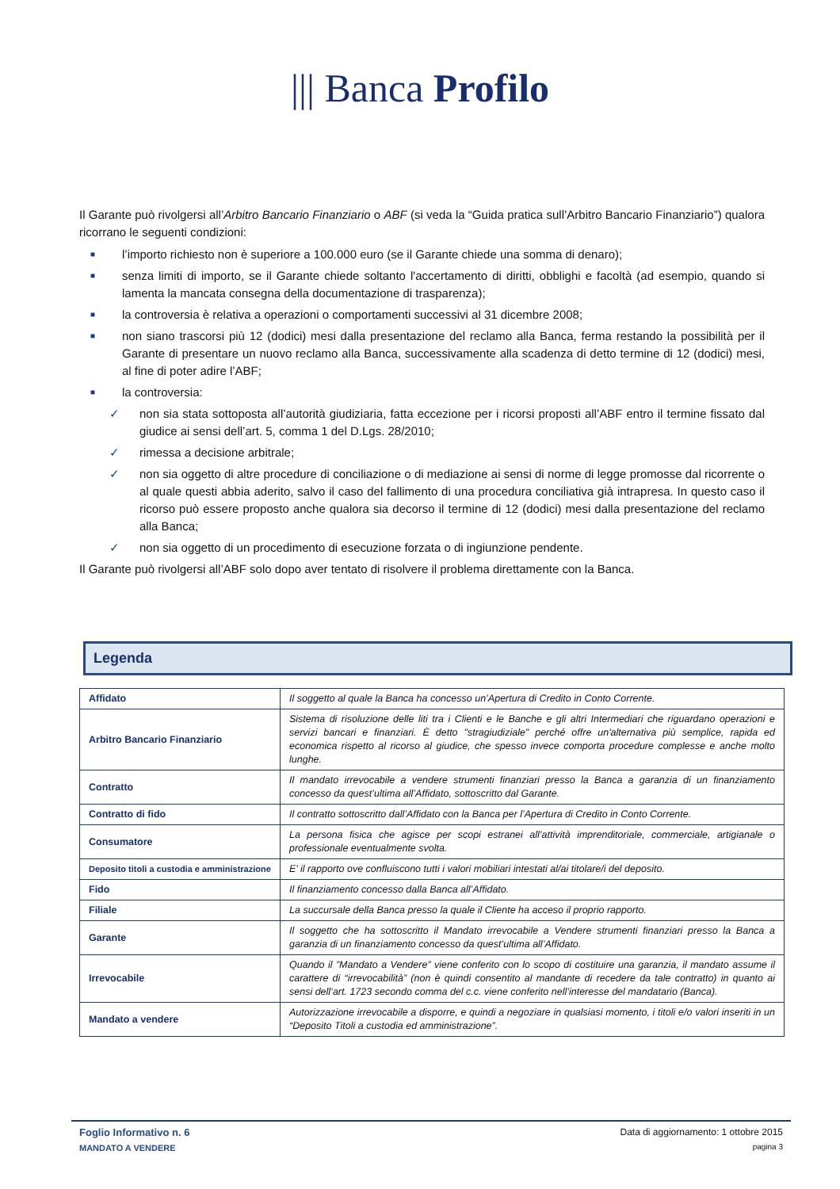||| Banca Profilo
Il Garante può rivolgersi all’Arbitro Bancario Finanziario o ABF (si veda la “Guida pratica sull’Arbitro Bancario Finanziario”) qualora ricorrano le seguenti condizioni:
■ l’importo richiesto non è superiore a 100.000 euro (se il Garante chiede una somma di denaro);
■ senza limiti di importo, se il Garante chiede soltanto l'accertamento di diritti, obblighi e facoltà (ad esempio, quando si lamenta la mancata consegna della documentazione di trasparenza);
■ la controversia è relativa a operazioni o comportamenti successivi al 31 dicembre 2008;
■ non siano trascorsi più 12 (dodici) mesi dalla presentazione del reclamo alla Banca, ferma restando la possibilità per il Garante di presentare un nuovo reclamo alla Banca, successivamente alla scadenza di detto termine di 12 (dodici) mesi, al fine di poter adire l’ABF;
■ la controversia:
✓ non sia stata sottoposta all’autorità giudiziaria, fatta eccezione per i ricorsi proposti all’ABF entro il termine fissato dal giudice ai sensi dell’art. 5, comma 1 del D.Lgs. 28/2010;
✓ rimessa a decisione arbitrale;
✓ non sia oggetto di altre procedure di conciliazione o di mediazione ai sensi di norme di legge promosse dal ricorrente o al quale questi abbia aderito, salvo il caso del fallimento di una procedura conciliativa già intrapresa. In questo caso il ricorso può essere proposto anche qualora sia decorso il termine di 12 (dodici) mesi dalla presentazione del reclamo alla Banca;
✓ non sia oggetto di un procedimento di esecuzione forzata o di ingiunzione pendente.
Il Garante può rivolgersi all’ABF solo dopo aver tentato di risolvere il problema direttamente con la Banca.
Legenda
| Affidato | Il soggetto al quale la Banca ha concesso un’Apertura di Credito in Conto Corrente. |
| Arbitro Bancario Finanziario | Sistema di risoluzione delle liti tra i Clienti e le Banche e gli altri Intermediari che riguardano operazioni e servizi bancari e finanziari. È detto "stragiudiziale" perché offre un'alternativa più semplice, rapida ed economica rispetto al ricorso al giudice, che spesso invece comporta procedure complesse e anche molto lunghe. |
| Contratto | Il mandato irrevocabile a vendere strumenti finanziari presso la Banca a garanzia di un finanziamento concesso da quest’ultima all’Affidato, sottoscritto dal Garante. |
| Contratto di fido | Il contratto sottoscritto dall’Affidato con la Banca per l’Apertura di Credito in Conto Corrente. |
| Consumatore | La persona fisica che agisce per scopi estranei all’attività imprenditoriale, commerciale, artigianale o professionale eventualmente svolta. |
| Deposito titoli a custodia e amministrazione | E’ il rapporto ove confluiscono tutti i valori mobiliari intestati al/ai titolare/i del deposito. |
| Fido | Il finanziamento concesso dalla Banca all’Affidato. |
| Filiale | La succursale della Banca presso la quale il Cliente ha acceso il proprio rapporto. |
| Garante | Il soggetto che ha sottoscritto il Mandato irrevocabile a Vendere strumenti finanziari presso la Banca a garanzia di un finanziamento concesso da quest’ultima all’Affidato. |
| Irrevocabile | Quando il ”Mandato a Vendere” viene conferito con lo scopo di costituire una garanzia, il mandato assume il carattere di “irrevocabilità” (non è quindi consentito al mandante di recedere da tale contratto) in quanto ai sensi dell’art. 1723 secondo comma del c.c. viene conferito nell’interesse del mandatario (Banca). |
| Mandato a vendere | Autorizzazione irrevocabile a disporre, e quindi a negoziare in qualsiasi momento, i titoli e/o valori inseriti in un “Deposito Titoli a custodia ed amministrazione”. |
Foglio Informativo n. 6
MANDATO A VENDERE
Data di aggiornamento: 1 ottobre 2015
pagina 3